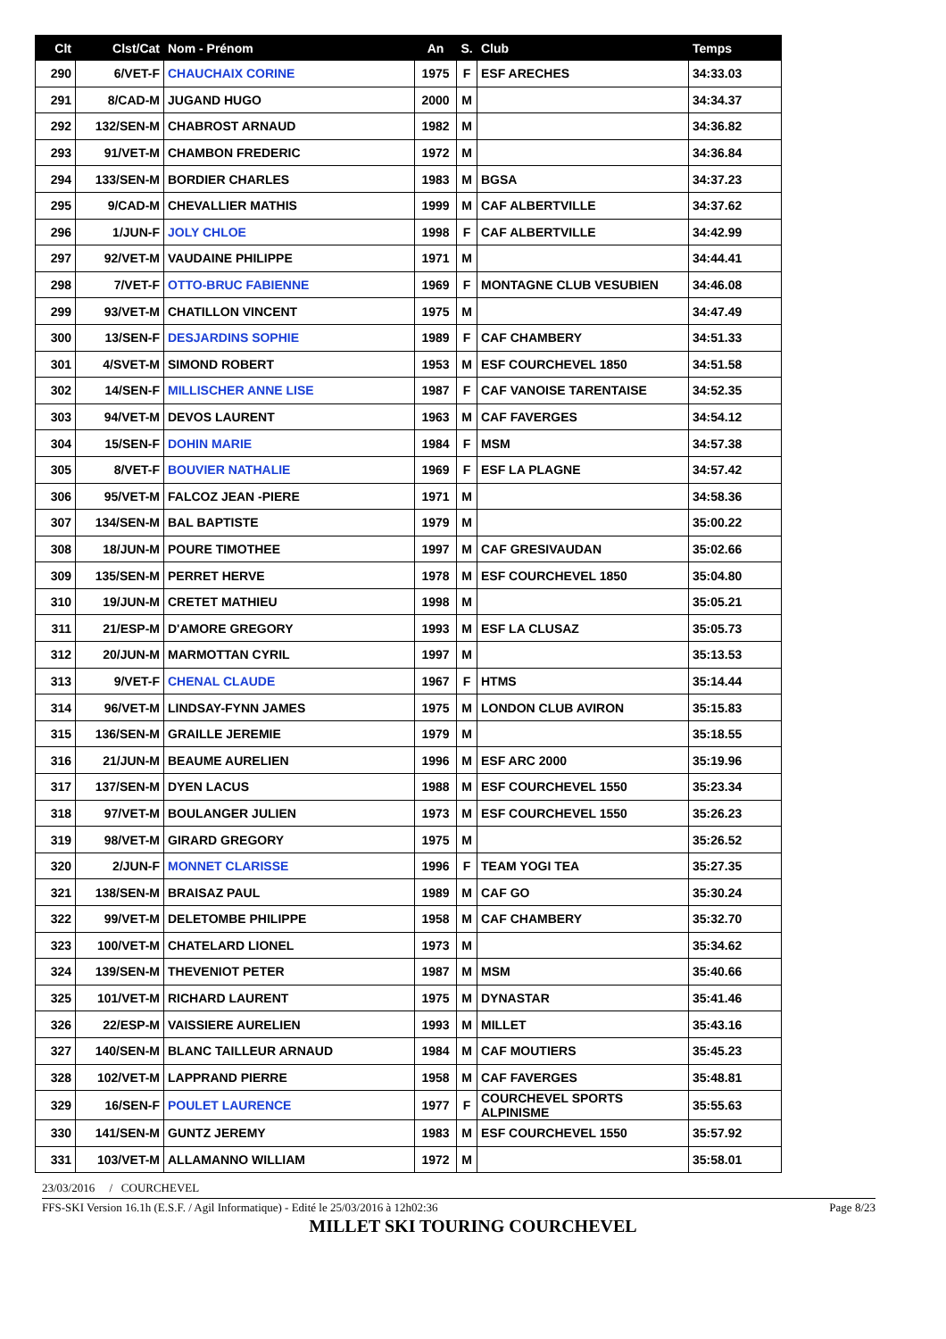| Clt | Clst/Cat | Nom - Prénom | An | S. | Club | Temps |
| --- | --- | --- | --- | --- | --- | --- |
| 290 | 6/VET-F | CHAUCHAIX CORINE | 1975 | F | ESF ARECHES | 34:33.03 |
| 291 | 8/CAD-M | JUGAND HUGO | 2000 | M | | 34:34.37 |
| 292 | 132/SEN-M | CHABROST ARNAUD | 1982 | M | | 34:36.82 |
| 293 | 91/VET-M | CHAMBON FREDERIC | 1972 | M | | 34:36.84 |
| 294 | 133/SEN-M | BORDIER CHARLES | 1983 | M | BGSA | 34:37.23 |
| 295 | 9/CAD-M | CHEVALLIER MATHIS | 1999 | M | CAF ALBERTVILLE | 34:37.62 |
| 296 | 1/JUN-F | JOLY CHLOE | 1998 | F | CAF ALBERTVILLE | 34:42.99 |
| 297 | 92/VET-M | VAUDAINE PHILIPPE | 1971 | M | | 34:44.41 |
| 298 | 7/VET-F | OTTO-BRUC FABIENNE | 1969 | F | MONTAGNE CLUB VESUBIEN | 34:46.08 |
| 299 | 93/VET-M | CHATILLON VINCENT | 1975 | M | | 34:47.49 |
| 300 | 13/SEN-F | DESJARDINS SOPHIE | 1989 | F | CAF CHAMBERY | 34:51.33 |
| 301 | 4/SVET-M | SIMOND ROBERT | 1953 | M | ESF COURCHEVEL 1850 | 34:51.58 |
| 302 | 14/SEN-F | MILLISCHER ANNE LISE | 1987 | F | CAF VANOISE TARENTAISE | 34:52.35 |
| 303 | 94/VET-M | DEVOS LAURENT | 1963 | M | CAF FAVERGES | 34:54.12 |
| 304 | 15/SEN-F | DOHIN MARIE | 1984 | F | MSM | 34:57.38 |
| 305 | 8/VET-F | BOUVIER NATHALIE | 1969 | F | ESF LA PLAGNE | 34:57.42 |
| 306 | 95/VET-M | FALCOZ JEAN -PIERE | 1971 | M | | 34:58.36 |
| 307 | 134/SEN-M | BAL BAPTISTE | 1979 | M | | 35:00.22 |
| 308 | 18/JUN-M | POURE TIMOTHEE | 1997 | M | CAF GRESIVAUDAN | 35:02.66 |
| 309 | 135/SEN-M | PERRET HERVE | 1978 | M | ESF COURCHEVEL 1850 | 35:04.80 |
| 310 | 19/JUN-M | CRETET MATHIEU | 1998 | M | | 35:05.21 |
| 311 | 21/ESP-M | D'AMORE GREGORY | 1993 | M | ESF LA CLUSAZ | 35:05.73 |
| 312 | 20/JUN-M | MARMOTTAN CYRIL | 1997 | M | | 35:13.53 |
| 313 | 9/VET-F | CHENAL CLAUDE | 1967 | F | HTMS | 35:14.44 |
| 314 | 96/VET-M | LINDSAY-FYNN JAMES | 1975 | M | LONDON CLUB AVIRON | 35:15.83 |
| 315 | 136/SEN-M | GRAILLE JEREMIE | 1979 | M | | 35:18.55 |
| 316 | 21/JUN-M | BEAUME AURELIEN | 1996 | M | ESF ARC 2000 | 35:19.96 |
| 317 | 137/SEN-M | DYEN LACUS | 1988 | M | ESF COURCHEVEL 1550 | 35:23.34 |
| 318 | 97/VET-M | BOULANGER JULIEN | 1973 | M | ESF COURCHEVEL 1550 | 35:26.23 |
| 319 | 98/VET-M | GIRARD GREGORY | 1975 | M | | 35:26.52 |
| 320 | 2/JUN-F | MONNET CLARISSE | 1996 | F | TEAM YOGI TEA | 35:27.35 |
| 321 | 138/SEN-M | BRAISAZ PAUL | 1989 | M | CAF GO | 35:30.24 |
| 322 | 99/VET-M | DELETOMBE PHILIPPE | 1958 | M | CAF CHAMBERY | 35:32.70 |
| 323 | 100/VET-M | CHATELARD LIONEL | 1973 | M | | 35:34.62 |
| 324 | 139/SEN-M | THEVENIOT PETER | 1987 | M | MSM | 35:40.66 |
| 325 | 101/VET-M | RICHARD LAURENT | 1975 | M | DYNASTAR | 35:41.46 |
| 326 | 22/ESP-M | VAISSIERE AURELIEN | 1993 | M | MILLET | 35:43.16 |
| 327 | 140/SEN-M | BLANC TAILLEUR ARNAUD | 1984 | M | CAF MOUTIERS | 35:45.23 |
| 328 | 102/VET-M | LAPPRAND PIERRE | 1958 | M | CAF FAVERGES | 35:48.81 |
| 329 | 16/SEN-F | POULET LAURENCE | 1977 | F | COURCHEVEL SPORTS ALPINISME | 35:55.63 |
| 330 | 141/SEN-M | GUNTZ JEREMY | 1983 | M | ESF COURCHEVEL 1550 | 35:57.92 |
| 331 | 103/VET-M | ALLAMANNO WILLIAM | 1972 | M | | 35:58.01 |
23/03/2016 / COURCHEVEL
FFS-SKI Version 16.1h (E.S.F. / Agil Informatique) - Edité le 25/03/2016 à 12h02:36 Page 8/23
MILLET SKI TOURING COURCHEVEL